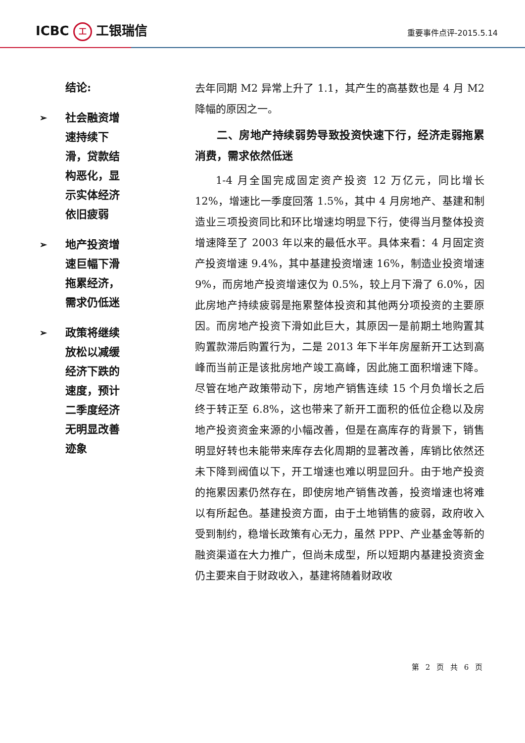ICBC 工 工银瑞信
重要事件点评-2015.5.14
结论:
➢ 社会融资增速持续下滑，贷款结构恶化，显示实体经济依旧疲弱
➢ 地产投资增速巨幅下滑拖累经济，需求仍低迷
➢ 政策将继续放松以减缓经济下跌的速度，预计二季度经济无明显改善迹象
去年同期 M2 异常上升了 1.1，其产生的高基数也是 4 月 M2 降幅的原因之一。
二、房地产持续弱势导致投资快速下行，经济走弱拖累消费，需求依然低迷
1-4 月全国完成固定资产投资 12 万亿元，同比增长 12%，增速比一季度回落 1.5%，其中 4 月房地产、基建和制造业三项投资同比和环比增速均明显下行，使得当月整体投资增速降至了 2003 年以来的最低水平。具体来看：4 月固定资产投资增速 9.4%，其中基建投资增速 16%，制造业投资增速 9%，而房地产投资增速仅为 0.5%，较上月下滑了 6.0%，因此房地产持续疲弱是拖累整体投资和其他两分项投资的主要原因。而房地产投资下滑如此巨大，其原因一是前期土地购置其购置款滞后购置行为，二是 2013 年下半年房屋新开工达到高峰而当前正是该批房地产竣工高峰，因此施工面积增速下降。尽管在地产政策带动下，房地产销售连续 15 个月负增长之后终于转正至 6.8%，这也带来了新开工面积的低位企稳以及房地产投资资金来源的小幅改善，但是在高库存的背景下，销售明显好转也未能带来库存去化周期的显著改善，库销比依然还未下降到阀值以下，开工增速也难以明显回升。由于地产投资的拖累因素仍然存在，即使房地产销售改善，投资增速也将难以有所起色。基建投资方面，由于土地销售的疲弱，政府收入受到制约，稳增长政策有心无力，虽然 PPP、产业基金等新的融资渠道在大力推广，但尚未成型，所以短期内基建投资资金仍主要来自于财政收入，基建将随着财政收
第 2 页 共 6 页